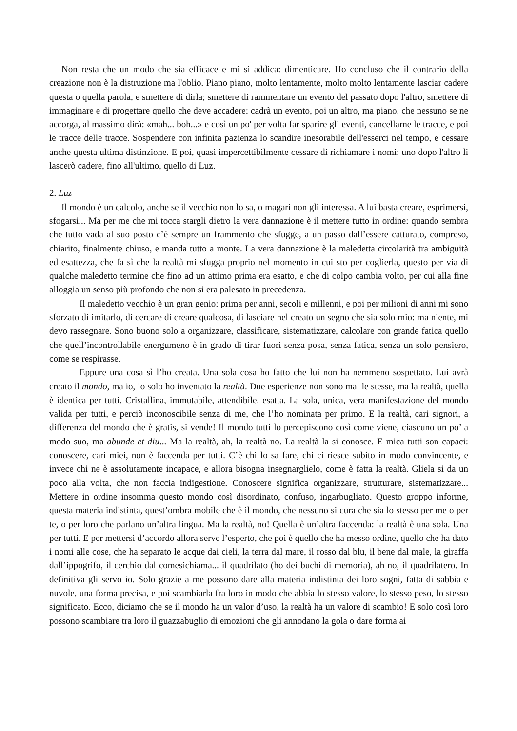Non resta che un modo che sia efficace e mi si addica: dimenticare. Ho concluso che il contrario della creazione non è la distruzione ma l'oblio. Piano piano, molto lentamente, molto molto lentamente lasciar cadere questa o quella parola, e smettere di dirla; smettere di rammentare un evento del passato dopo l'altro, smettere di immaginare e di progettare quello che deve accadere: cadrà un evento, poi un altro, ma piano, che nessuno se ne accorga, al massimo dirà: «mah... boh...» e così un po' per volta far sparire gli eventi, cancellarne le tracce, e poi le tracce delle tracce. Sospendere con infinita pazienza lo scandire inesorabile dell'esserci nel tempo, e cessare anche questa ultima distinzione. E poi, quasi impercettibilmente cessare di richiamare i nomi: uno dopo l'altro li lascerò cadere, fino all'ultimo, quello di Luz.
2. Luz
Il mondo è un calcolo, anche se il vecchio non lo sa, o magari non gli interessa. A lui basta creare, esprimersi, sfogarsi... Ma per me che mi tocca stargli dietro la vera dannazione è il mettere tutto in ordine: quando sembra che tutto vada al suo posto c’è sempre un frammento che sfugge, a un passo dall’essere catturato, compreso, chiarito, finalmente chiuso, e manda tutto a monte. La vera dannazione è la maledetta circolarità tra ambiguità ed esattezza, che fa sì che la realtà mi sfugga proprio nel momento in cui sto per coglierla, questo per via di qualche maledetto termine che fino ad un attimo prima era esatto, e che di colpo cambia volto, per cui alla fine alloggia un senso più profondo che non si era palesato in precedenza.
Il maledetto vecchio è un gran genio: prima per anni, secoli e millenni, e poi per milioni di anni mi sono sforzato di imitarlo, di cercare di creare qualcosa, di lasciare nel creato un segno che sia solo mio: ma niente, mi devo rassegnare. Sono buono solo a organizzare, classificare, sistematizzare, calcolare con grande fatica quello che quell’incontrollabile energumeno è in grado di tirar fuori senza posa, senza fatica, senza un solo pensiero, come se respirasse.
Eppure una cosa sì l’ho creata. Una sola cosa ho fatto che lui non ha nemmeno sospettato. Lui avrà creato il mondo, ma io, io solo ho inventato la realtà. Due esperienze non sono mai le stesse, ma la realtà, quella è identica per tutti. Cristallina, immutabile, attendibile, esatta. La sola, unica, vera manifestazione del mondo valida per tutti, e perciò inconoscibile senza di me, che l’ho nominata per primo. E la realtà, cari signori, a differenza del mondo che è gratis, si vende! Il mondo tutti lo percepiscono così come viene, ciascuno un po’ a modo suo, ma abunde et diu... Ma la realtà, ah, la realtà no. La realtà la si conosce. E mica tutti son capaci: conoscere, cari miei, non è faccenda per tutti. C’è chi lo sa fare, chi ci riesce subito in modo convincente, e invece chi ne è assolutamente incapace, e allora bisogna insegnarglielo, come è fatta la realtà. Gliela si da un poco alla volta, che non faccia indigestione. Conoscere significa organizzare, strutturare, sistematizzare... Mettere in ordine insomma questo mondo così disordinato, confuso, ingarbugliato. Questo groppo informe, questa materia indistinta, quest’ombra mobile che è il mondo, che nessuno si cura che sia lo stesso per me o per te, o per loro che parlano un’altra lingua. Ma la realtà, no! Quella è un’altra faccenda: la realtà è una sola. Una per tutti. E per mettersi d’accordo allora serve l’esperto, che poi è quello che ha messo ordine, quello che ha dato i nomi alle cose, che ha separato le acque dai cieli, la terra dal mare, il rosso dal blu, il bene dal male, la giraffa dall’ippogrifo, il cerchio dal comesichiama... il quadrilato (ho dei buchi di memoria), ah no, il quadrilatero. In definitiva gli servo io. Solo grazie a me possono dare alla materia indistinta dei loro sogni, fatta di sabbia e nuvole, una forma precisa, e poi scambiarla fra loro in modo che abbia lo stesso valore, lo stesso peso, lo stesso significato. Ecco, diciamo che se il mondo ha un valor d’uso, la realtà ha un valore di scambio! E solo così loro possono scambiare tra loro il guazzabuglio di emozioni che gli annodano la gola o dare forma ai